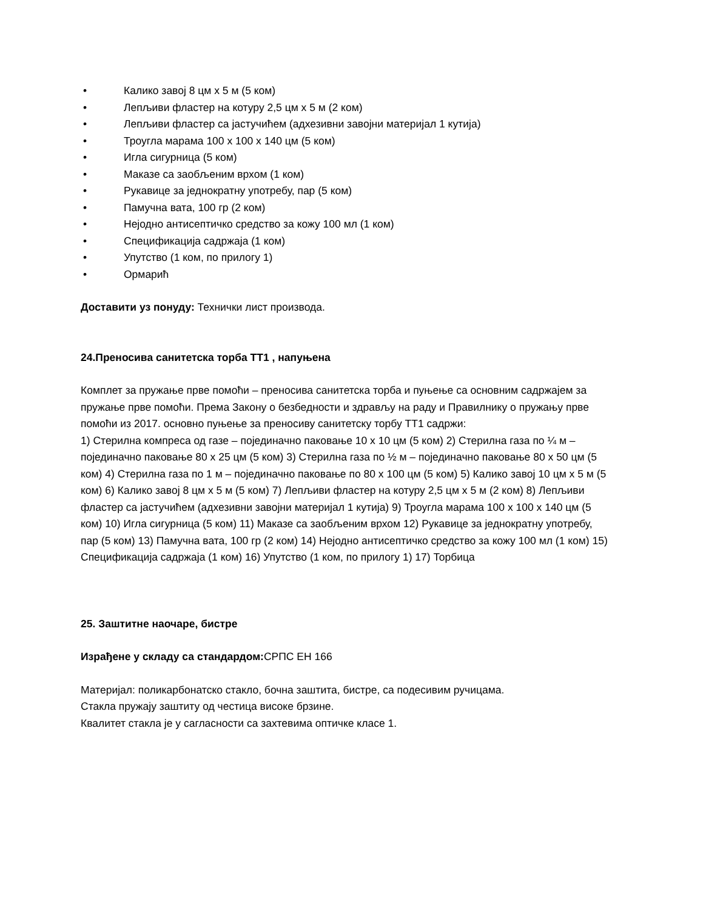• Калико завој 8 цм x 5 м (5 ком)
• Лепљиви фластер на котуру 2,5 цм x 5 м (2 ком)
• Лепљиви фластер са јастучићем (адхезивни завојни материјал 1 кутија)
• Троугла марама 100 x 100 x 140 цм (5 ком)
• Игла сигурница (5 ком)
• Маказе са заобљеним врхом (1 ком)
• Рукавице за једнократну употребу, пар (5 ком)
• Памучна вата, 100 гр (2 ком)
• Нејодно антисептичко средство за кожу 100 мл (1 ком)
• Спецификација садржаја (1 ком)
• Упутство (1 ком, по прилогу 1)
• Ормарић
Доставити уз понуду: Технички лист производа.
24.Преносива санитетска торба ТТ1 , напуњена
Комплет за пружање прве помоћи – преносива санитетска торба и пуњење са основним садржајем за пружање прве помоћи. Према Закону о безбедности и здрављу на раду и Правилнику о пружању прве помоћи из 2017. основно пуњење за преносиву санитетску торбу ТТ1 садржи:
1) Стерилна компреса од газе – појединачно паковање 10 x 10 цм (5 ком) 2) Стерилна газа по ¼ м – појединачно паковање 80 x 25 цм (5 ком) 3) Стерилна газа по ½ м – појединачно паковање 80 x 50 цм (5 ком) 4) Стерилна газа по 1 м – појединачно паковање по 80 x 100 цм (5 ком) 5) Калико завој 10 цм x 5 м (5 ком) 6) Калико завој 8 цм x 5 м (5 ком) 7) Лепљиви фластер на котуру 2,5 цм x 5 м (2 ком) 8) Лепљиви фластер са јастучићем (адхезивни завојни материјал 1 кутија) 9) Троугла марама 100 x 100 x 140 цм (5 ком) 10) Игла сигурница (5 ком) 11) Маказе са заобљеним врхом 12) Рукавице за једнократну употребу, пар (5 ком) 13) Памучна вата, 100 гр (2 ком) 14) Нејодно антисептичко средство за кожу 100 мл (1 ком) 15) Спецификација садржаја (1 ком) 16) Упутство (1 ком, по прилогу 1) 17) Торбица
25. Заштитне наочаре, бистре
Израђене у складу са стандардом: СРПС ЕН 166
Материјал: поликарбонатско стакло, бочна заштита, бистре, са подесивим ручицама.
Стакла пружају заштиту од честица високе брзине.
Квалитет стакла је у сагласности са захтевима оптичке класе 1.